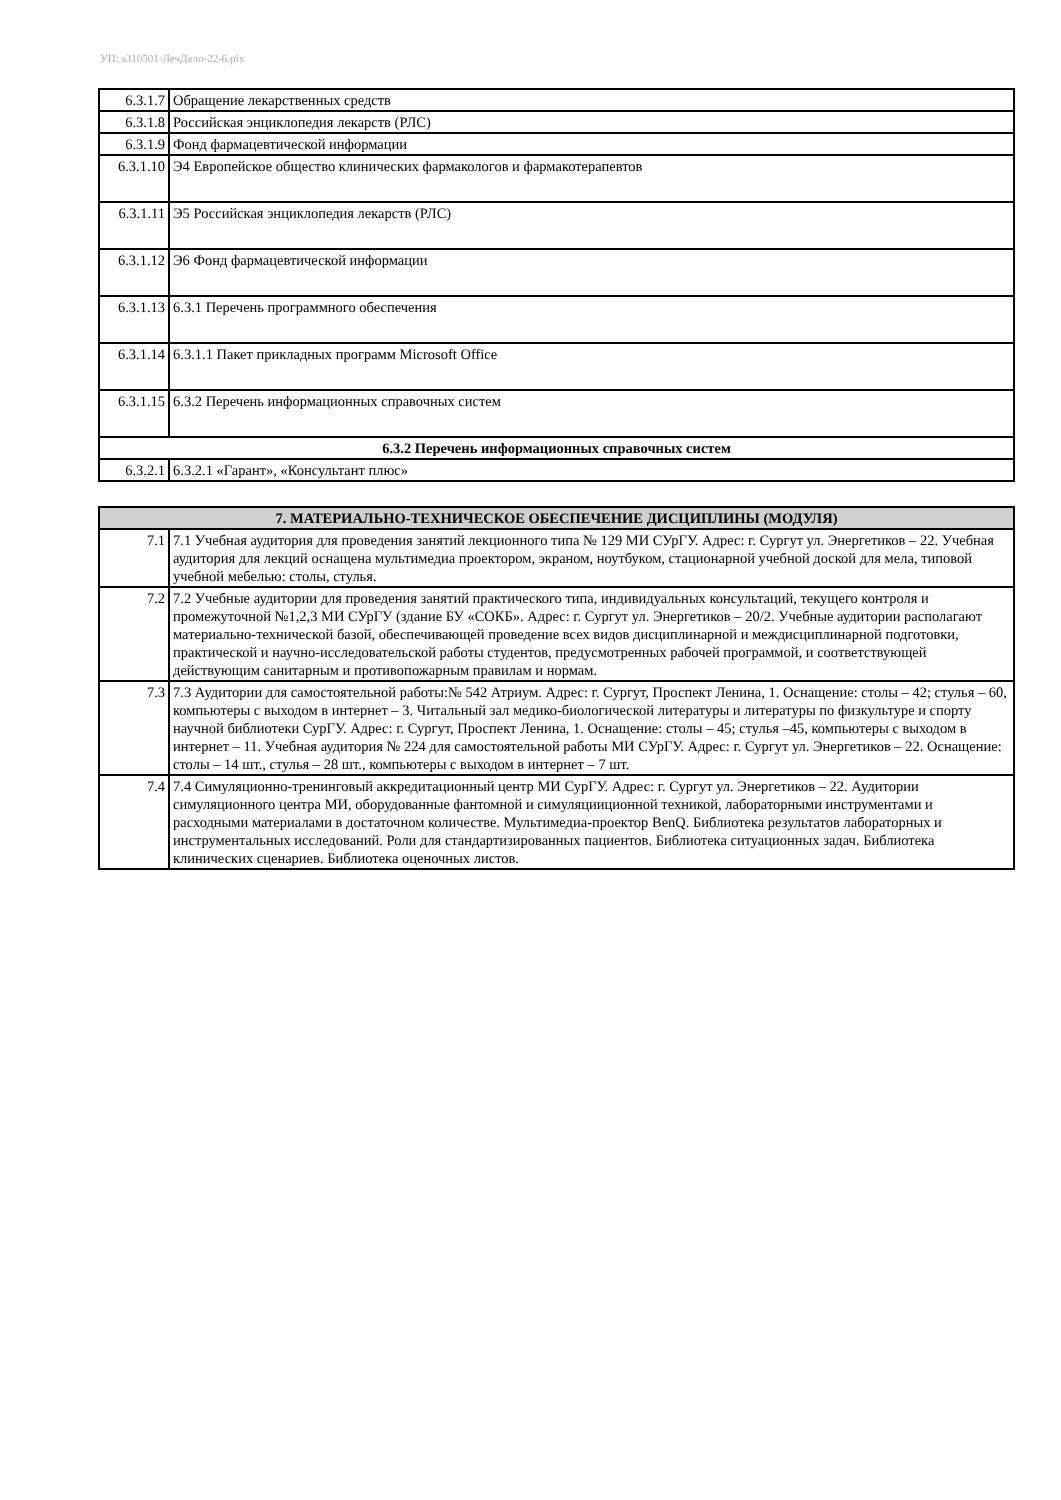УП: s310501-ЛечДело-22-6.plx
| 6.3.1.7 | Обращение лекарственных средств |
| 6.3.1.8 | Российская энциклопедия лекарств (РЛС) |
| 6.3.1.9 | Фонд фармацевтической информации |
| 6.3.1.10 | Э4 Европейское общество клинических фармакологов и фармакотерапевтов |
| 6.3.1.11 | Э5 Российская энциклопедия лекарств (РЛС) |
| 6.3.1.12 | Э6 Фонд фармацевтической информации |
| 6.3.1.13 | 6.3.1 Перечень программного обеспечения |
| 6.3.1.14 | 6.3.1.1 Пакет прикладных программ Microsoft Office |
| 6.3.1.15 | 6.3.2 Перечень информационных справочных систем |
| 6.3.2 Перечень информационных справочных систем | |
| 6.3.2.1 | 6.3.2.1 «Гарант», «Консультант плюс» |
| 7. МАТЕРИАЛЬНО-ТЕХНИЧЕСКОЕ ОБЕСПЕЧЕНИЕ ДИСЦИПЛИНЫ (МОДУЛЯ) | |
| --- | --- |
| 7.1 | 7.1 Учебная аудитория для проведения занятий лекционного типа № 129 МИ СУрГУ. Адрес: г. Сургут ул. Энергетиков – 22. Учебная аудитория для лекций оснащена мультимедиа проектором, экраном, ноутбуком, стационарной учебной доской для мела, типовой учебной мебелью: столы, стулья. |
| 7.2 | 7.2 Учебные аудитории для проведения занятий практического типа, индивидуальных консультаций, текущего контроля и промежуточной №1,2,3 МИ СУрГУ (здание БУ «СОКБ». Адрес: г. Сургут ул. Энергетиков – 20/2. Учебные аудитории располагают материально-технической базой, обеспечивающей проведение всех видов дисциплинарной и междисциплинарной подготовки, практической и научно-исследовательской работы студентов, предусмотренных рабочей программой, и соответствующей действующим санитарным и противопожарным правилам и нормам. |
| 7.3 | 7.3 Аудитории для самостоятельной работы:№ 542 Атриум. Адрес: г. Сургут, Проспект Ленина, 1. Оснащение: столы – 42; стулья – 60, компьютеры с выходом в интернет – 3. Читальный зал медико-биологической литературы и литературы по физкультуре и спорту научной библиотеки СурГУ. Адрес: г. Сургут, Проспект Ленина, 1. Оснащение: столы – 45; стулья –45, компьютеры с выходом в интернет – 11. Учебная аудитория № 224 для самостоятельной работы МИ СУрГУ. Адрес: г. Сургут ул. Энергетиков – 22. Оснащение: столы – 14 шт., стулья – 28 шт., компьютеры с выходом в интернет – 7 шт. |
| 7.4 | 7.4 Симуляционно-тренинговый аккредитационный центр МИ СурГУ. Адрес: г. Сургут ул. Энергетиков – 22. Аудитории симуляционного центра МИ, оборудованные фантомной и симуляцииционной техникой, лабораторными инструментами и расходными материалами в достаточном количестве. Мультимедиа-проектор BenQ. Библиотека результатов лабораторных и инструментальных исследований. Роли для стандартизированных пациентов. Библиотека ситуационных задач. Библиотека клинических сценариев. Библиотека оценочных листов. |